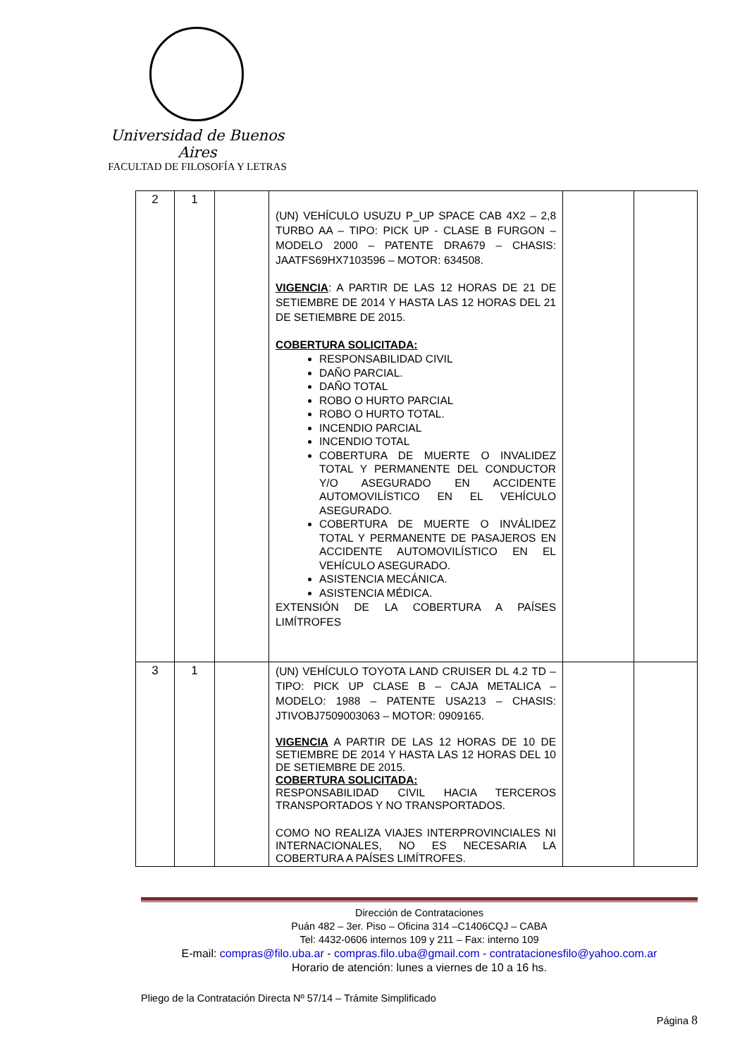Universidad de Buenos Aires
FACULTAD DE FILOSOFÍA Y LETRAS
| 2 | 1 | | (UN) VEHÍCULO USUZU P_UP SPACE CAB 4X2 – 2,8 TURBO AA – TIPO: PICK UP - CLASE B FURGON – MODELO 2000 – PATENTE DRA679 – CHASIS: JAATFS69HX7103596 – MOTOR: 634508. VIGENCIA : A PARTIR DE LAS 12 HORAS DE 21 DE SETIEMBRE DE 2014 Y HASTA LAS 12 HORAS DEL 21 DE SETIEMBRE DE 2015. COBERTURA SOLICITADA: RESPONSABILIDAD CIVIL DAÑO PARCIAL. DAÑO TOTAL ROBO O HURTO PARCIAL ROBO O HURTO TOTAL. INCENDIO PARCIAL INCENDIO TOTAL COBERTURA DE MUERTE O INVALIDEZ TOTAL Y PERMANENTE DEL CONDUCTOR Y/O ASEGURADO EN ACCIDENTE AUTOMOVILÍSTICO EN EL VEHÍCULO ASEGURADO. COBERTURA DE MUERTE O INVÁLIDEZ TOTAL Y PERMANENTE DE PASAJEROS EN ACCIDENTE AUTOMOVILÍSTICO EN EL VEHÍCULO ASEGURADO. ASISTENCIA MECÁNICA. ASISTENCIA MÉDICA. EXTENSIÓN DE LA COBERTURA A PAÍSES LIMÍTROFES | | |
| 3 | 1 | | (UN) VEHÍCULO TOYOTA LAND CRUISER DL 4.2 TD – TIPO: PICK UP CLASE B – CAJA METALICA – MODELO: 1988 – PATENTE USA213 – CHASIS: JTIVOBJ7509003063 – MOTOR: 0909165. VIGENCIA A PARTIR DE LAS 12 HORAS DE 10 DE SETIEMBRE DE 2014 Y HASTA LAS 12 HORAS DEL 10 DE SETIEMBRE DE 2015. COBERTURA SOLICITADA: RESPONSABILIDAD CIVIL HACIA TERCEROS TRANSPORTADOS Y NO TRANSPORTADOS. COMO NO REALIZA VIAJES INTERPROVINCIALES NI INTERNACIONALES, NO ES NECESARIA LA COBERTURA A PAÍSES LIMÍTROFES. | | |
Dirección de Contrataciones
Puán 482 – 3er. Piso – Oficina 314 –C1406CQJ – CABA
Tel: 4432-0606 internos 109 y 211 – Fax: interno 109
E-mail: compras@filo.uba.ar - compras.filo.uba@gmail.com - contratacionesfilo@yahoo.com.ar
Horario de atención: lunes a viernes de 10 a 16 hs.
Pliego de la Contratación Directa Nº 57/14 – Trámite Simplificado
Página 8